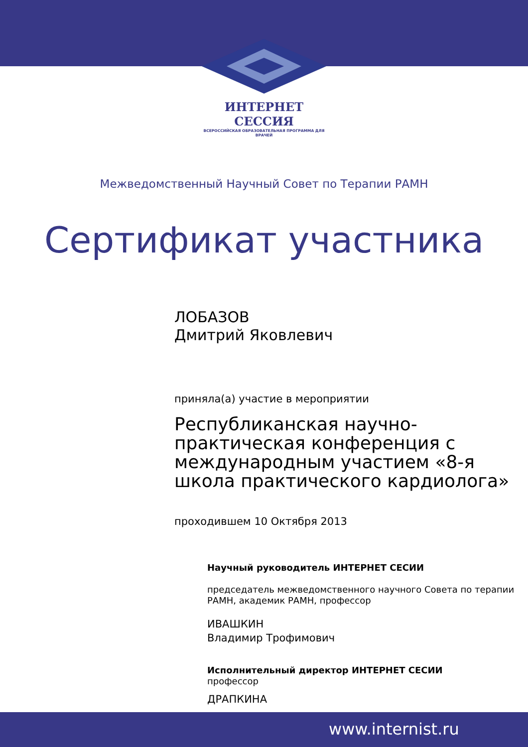ИНТЕРНЕТ СЕССИЯ
ВСЕРОССИЙСКАЯ ОБРАЗОВАТЕЛЬНАЯ ПРОГРАММА ДЛЯ ВРАЧЕЙ
Межведомственный Научный Совет по Терапии РАМН
Сертификат участника
ЛОБАЗОВ
Дмитрий Яковлевич
приняла(а) участие в мероприятии
Республиканская научно-практическая конференция с международным участием «8-я школа практического кардиолога»
проходившем 10 Октября 2013
Научный руководитель ИНТЕРНЕТ СЕСИИ
председатель межведомственного научного Совета по терапии РАМН, академик РАМН, профессор
ИВАШКИН
Владимир Трофимович
Исполнительный директор ИНТЕРНЕТ СЕСИИ
профессор
ДРАПКИНА
www.internist.ru